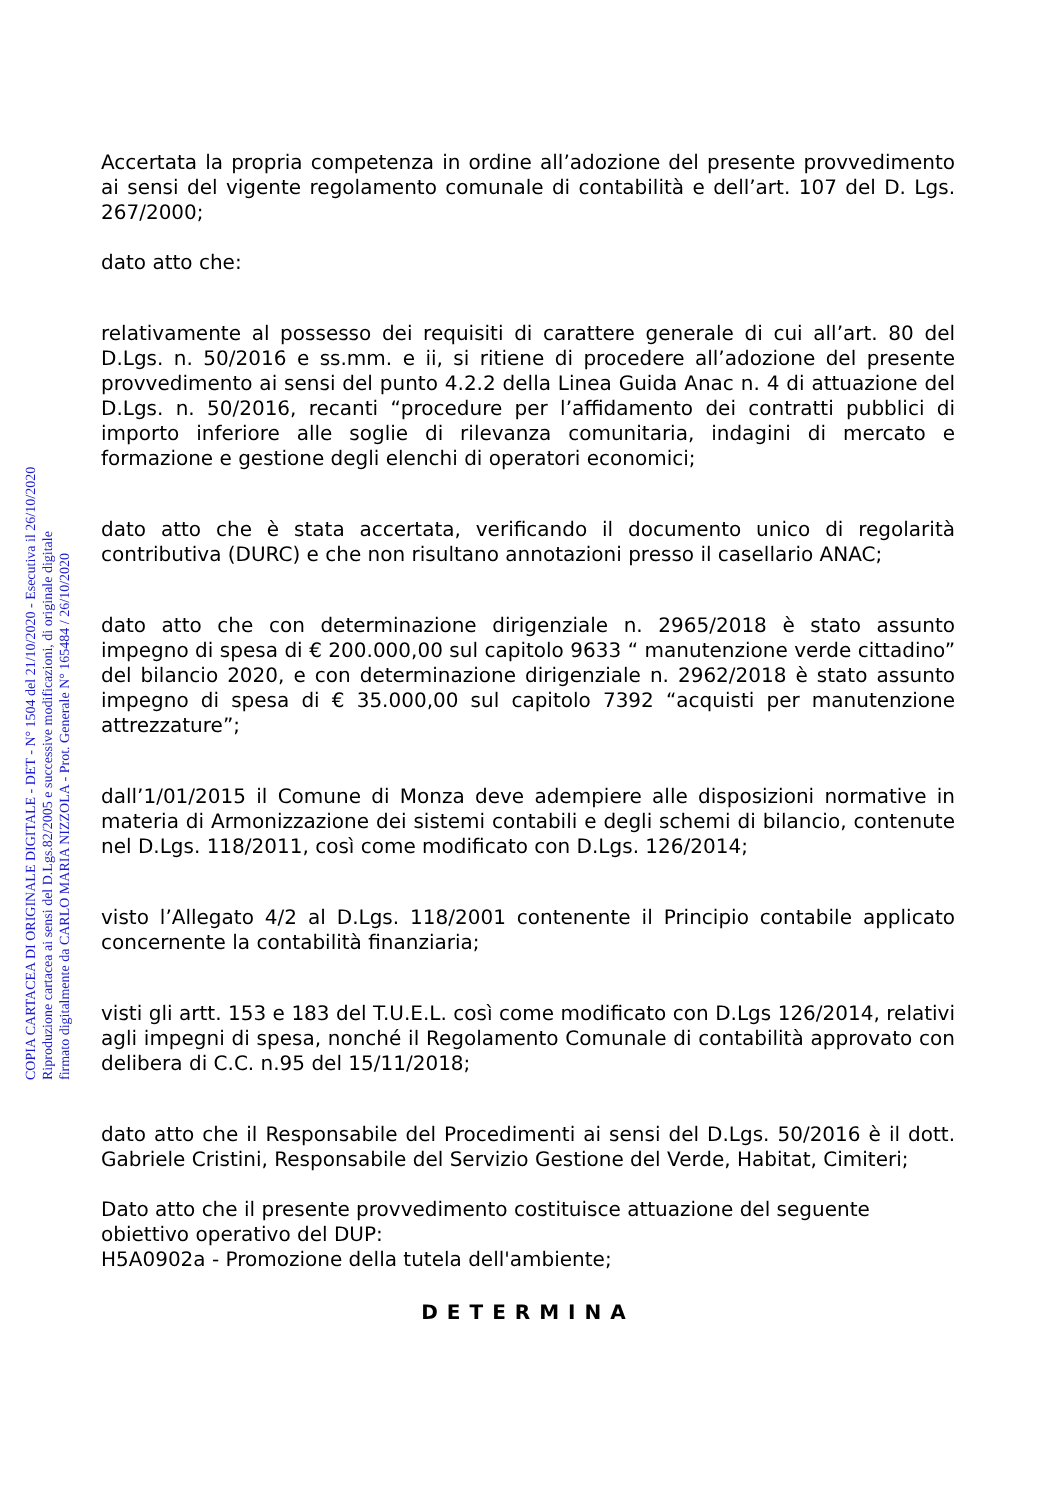COPIA CARTACEA DI ORIGINALE DIGITALE - DET - N° 1504 del 21/10/2020 - Esecutiva il 26/10/2020
Riproduzione cartacea ai sensi del D.Lgs.82/2005 e successive modificazioni, di originale digitale
firmato digitalmente da CARLO MARIA NIZZOLA - Prot. Generale N° 165484 / 26/10/2020
Accertata la propria competenza in ordine all’adozione del presente provvedimento ai sensi del vigente regolamento comunale di contabilità e dell’art. 107 del D. Lgs. 267/2000;
dato atto che:
relativamente al possesso dei requisiti di carattere generale di cui all’art. 80 del D.Lgs. n. 50/2016 e ss.mm. e ii, si ritiene di procedere all’adozione del presente provvedimento ai sensi del punto 4.2.2 della Linea Guida Anac n. 4 di attuazione del D.Lgs. n. 50/2016, recanti “procedure per l’affidamento dei contratti pubblici di importo inferiore alle soglie di rilevanza comunitaria, indagini di mercato e formazione e gestione degli elenchi di operatori economici;
dato atto che è stata accertata, verificando il documento unico di regolarità contributiva (DURC) e che non risultano annotazioni presso il casellario ANAC;
dato atto che con determinazione dirigenziale n. 2965/2018 è stato assunto impegno di spesa di € 200.000,00 sul capitolo 9633 “ manutenzione verde cittadino” del bilancio 2020, e con determinazione dirigenziale n. 2962/2018 è stato assunto impegno di spesa di € 35.000,00 sul capitolo 7392 “acquisti per manutenzione attrezzature”;
dall’1/01/2015 il Comune di Monza deve adempiere alle disposizioni normative in materia di Armonizzazione dei sistemi contabili e degli schemi di bilancio, contenute nel D.Lgs. 118/2011, così come modificato con D.Lgs. 126/2014;
visto l’Allegato 4/2 al D.Lgs. 118/2001 contenente il Principio contabile applicato concernente la contabilità finanziaria;
visti gli artt. 153 e 183 del T.U.E.L. così come modificato con D.Lgs 126/2014, relativi agli impegni di spesa, nonché il Regolamento Comunale di contabilità approvato con delibera di C.C. n.95 del 15/11/2018;
dato atto che il Responsabile del Procedimenti ai sensi del D.Lgs. 50/2016 è il dott. Gabriele Cristini, Responsabile del Servizio Gestione del Verde, Habitat, Cimiteri;
Dato atto che il presente provvedimento costituisce attuazione del seguente obiettivo operativo del DUP:
H5A0902a - Promozione della tutela dell'ambiente;
DETERMINA